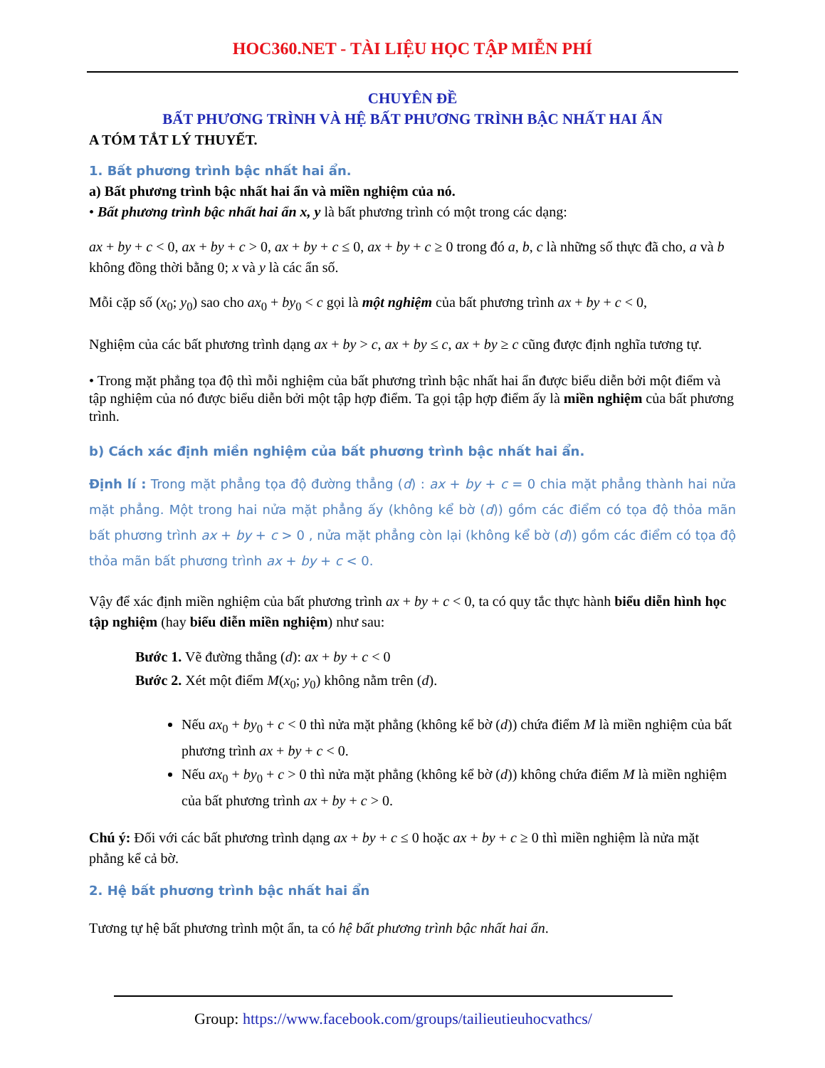HOC360.NET - TÀI LIỆU HỌC TẬP MIỄN PHÍ
CHUYÊN ĐỀ
BẤT PHƯƠNG TRÌNH VÀ HỆ BẤT PHƯƠNG TRÌNH BẬC NHẤT HAI ẨN
A TÓM TẮT LÝ THUYẾT.
1. Bất phương trình bậc nhất hai ẩn.
a) Bất phương trình bậc nhất hai ẩn và miền nghiệm của nó.
• Bất phương trình bậc nhất hai ẩn x, y là bất phương trình có một trong các dạng:
ax + by + c < 0, ax + by + c > 0, ax + by + c ≤ 0, ax + by + c ≥ 0 trong đó a, b, c là những số thực đã cho, a và b không đồng thời bằng 0; x và y là các ẩn số.
Mỗi cặp số (x<sub>0</sub>; y<sub>0</sub>) sao cho ax<sub>0</sub> + by<sub>0</sub> < c gọi là một nghiệm của bất phương trình ax + by + c < 0,
Nghiệm của các bất phương trình dạng ax + by > c, ax + by ≤ c, ax + by ≥ c cũng được định nghĩa tương tự.
• Trong mặt phẳng tọa độ thì mỗi nghiệm của bất phương trình bậc nhất hai ẩn được biểu diễn bởi một điểm và tập nghiệm của nó được biểu diễn bởi một tập hợp điểm. Ta gọi tập hợp điểm ấy là miền nghiệm của bất phương trình.
b) Cách xác định miền nghiệm của bất phương trình bậc nhất hai ẩn.
Định lí : Trong mặt phẳng tọa độ đường thẳng (d) : ax + by + c = 0 chia mặt phẳng thành hai nửa mặt phẳng. Một trong hai nửa mặt phẳng ấy (không kể bờ (d)) gồm các điểm có tọa độ thỏa mãn bất phương trình ax + by + c > 0 , nửa mặt phẳng còn lại (không kể bờ (d)) gồm các điểm có tọa độ thỏa mãn bất phương trình ax + by + c < 0.
Vậy để xác định miền nghiệm của bất phương trình ax + by + c < 0, ta có quy tắc thực hành biểu diễn hình học tập nghiệm (hay biểu diễn miền nghiệm) như sau:
Bước 1. Vẽ đường thẳng (d): ax + by + c < 0
Bước 2. Xét một điểm M(x<sub>0</sub>; y<sub>0</sub>) không nằm trên (d).
Nếu ax<sub>0</sub> + by<sub>0</sub> + c < 0 thì nửa mặt phẳng (không kể bờ (d)) chứa điểm M là miền nghiệm của bất phương trình ax + by + c < 0.
Nếu ax<sub>0</sub> + by<sub>0</sub> + c > 0 thì nửa mặt phẳng (không kể bờ (d)) không chứa điểm M là miền nghiệm của bất phương trình ax + by + c > 0.
Chú ý: Đối với các bất phương trình dạng ax + by + c ≤ 0 hoặc ax + by + c ≥ 0 thì miền nghiệm là nửa mặt phẳng kể cả bờ.
2. Hệ bất phương trình bậc nhất hai ẩn
Tương tự hệ bất phương trình một ẩn, ta có hệ bất phương trình bậc nhất hai ẩn.
Group: https://www.facebook.com/groups/tailieutieuhocvathcs/